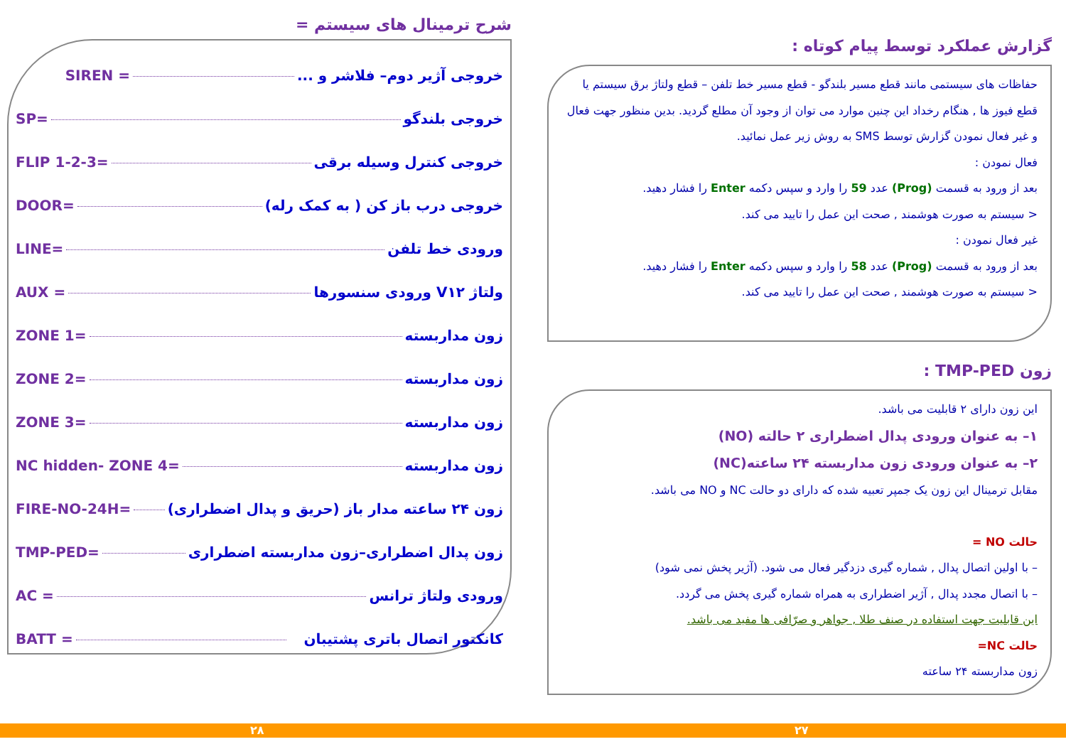شرح ترمینال های سیستم =
SIREN = خروجی آژیر دوم– فلاشر و ...
SP= خروجی بلندگو
FLIP 1-2-3= خروجی کنترل وسیله برقی
DOOR= خروجی درب باز کن ( به کمک رله)
LINE= ورودی خط تلفن
AUX = ولتاژ V۱۲ ورودی سنسورها
ZONE 1= زون مداربسته
ZONE 2= زون مداربسته
ZONE 3= زون مداربسته
NC hidden- ZONE 4= زون مداربسته
FIRE-NO-24H= زون ۲۴ ساعته مدار باز (حریق و پدال اضطراری)
TMP-PED= زون پدال اضطراری–زون مداربسته اضطراری
AC = ورودی ولتاژ ترانس
BATT = کانکتور اتصال باتری پشتیبان
گزارش عملکرد توسط پیام کوتاه :
حفاظات های سیستمی مانند قطع مسیر بلندگو - قطع مسیر خط تلفن – قطع ولتاژ برق سیستم یا قطع فیوز ها , هنگام رخداد این چنین موارد می توان از وجود آن مطلع گردید. بدین منظور جهت فعال و غیر فعال نمودن گزارش توسط SMS به روش زیر عمل نمائید.
فعال نمودن :
بعد از ورود به قسمت (Prog) عدد 59 را وارد و سپس دکمه Enter را فشار دهید.
< سیستم به صورت هوشمند , صحت این عمل را تایید می کند.
غیر فعال نمودن :
بعد از ورود به قسمت (Prog) عدد 58 را وارد و سپس دکمه Enter را فشار دهید.
< سیستم به صورت هوشمند , صحت این عمل را تایید می کند.
زون TMP-PED :
این زون دارای ۲ قابلیت می باشد.
۱– به عنوان ورودی پدال اضطراری ۲ حالته (NO)
۲– به عنوان ورودی زون مداربسته ۲۴ ساعته(NC)
مقابل ترمینال این زون یک جمپر تعبیه شده که دارای دو حالت NC و NO می باشد.
حالت NO =
– با اولین اتصال پدال , شماره گیری دزدگیر فعال می شود. (آژیر پخش نمی شود)
– با اتصال مجدد پدال , آژیر اضطراری به همراه شماره گیری پخش می گردد.
این قابلیت جهت استفاده در صنف طلا , جواهر و صرّافی ها مفید می باشد.
حالت NC=
زون مداربسته ۲۴ ساعته
۲۸ ۲۷